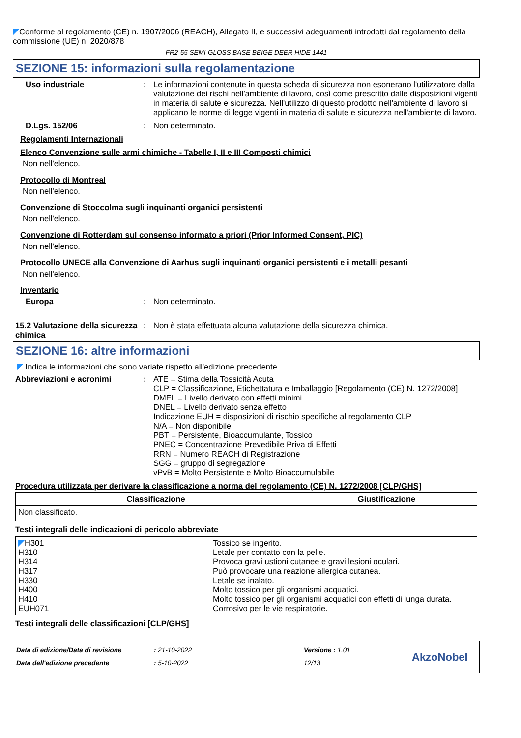◤Conforme al regolamento (CE) n. 1907/2006 (REACH), Allegato II, e successivi adeguamenti introdotti dal regolamento della commissione (UE) n. 2020/878
FR2-55 SEMI-GLOSS BASE BEIGE DEER HIDE 1441
SEZIONE 15: informazioni sulla regolamentazione
Uso industriale : Le informazioni contenute in questa scheda di sicurezza non esonerano l'utilizzatore dalla valutazione dei rischi nell'ambiente di lavoro, così come prescritto dalle disposizioni vigenti in materia di salute e sicurezza. Nell'utilizzo di questo prodotto nell'ambiente di lavoro si applicano le norme di legge vigenti in materia di salute e sicurezza nell'ambiente di lavoro.
D.Lgs. 152/06 : Non determinato.
Regolamenti Internazionali
Elenco Convenzione sulle armi chimiche - Tabelle I, II e III Composti chimici
Non nell'elenco.
Protocollo di Montreal
Non nell'elenco.
Convenzione di Stoccolma sugli inquinanti organici persistenti
Non nell'elenco.
Convenzione di Rotterdam sul consenso informato a priori (Prior Informed Consent, PIC)
Non nell'elenco.
Protocollo UNECE alla Convenzione di Aarhus sugli inquinanti organici persistenti e i metalli pesanti
Non nell'elenco.
Inventario
Europa : Non determinato.
15.2 Valutazione della sicurezza chimica
: Non è stata effettuata alcuna valutazione della sicurezza chimica.
SEZIONE 16: altre informazioni
◤ Indica le informazioni che sono variate rispetto all'edizione precedente.
Abbreviazioni e acronimi : ATE = Stima della Tossicità Acuta
CLP = Classificazione, Etichettatura e Imballaggio [Regolamento (CE) N. 1272/2008]
DMEL = Livello derivato con effetti minimi
DNEL = Livello derivato senza effetto
Indicazione EUH = disposizioni di rischio specifiche al regolamento CLP
N/A = Non disponibile
PBT = Persistente, Bioaccumulante, Tossico
PNEC = Concentrazione Prevedibile Priva di Effetti
RRN = Numero REACH di Registrazione
SGG = gruppo di segregazione
vPvB = Molto Persistente e Molto Bioaccumulabile
Procedura utilizzata per derivare la classificazione a norma del regolamento (CE) N. 1272/2008 [CLP/GHS]
| Classificazione | Giustificazione |
| --- | --- |
| Non classificato. | |
Testi integrali delle indicazioni di pericolo abbreviate
| ◤ H301 H310 H314 H317 H330 H400 H410 EUH071 | Tossico se ingerito. Letale per contatto con la pelle. Provoca gravi ustioni cutanee e gravi lesioni oculari. Può provocare una reazione allergica cutanea. Letale se inalato. Molto tossico per gli organismi acquatici. Molto tossico per gli organismi acquatici con effetti di lunga durata. Corrosivo per le vie respiratorie. |
Testi integrali delle classificazioni [CLP/GHS]
Data di edizione/Data di revisione
Data dell'edizione precedente
: 21-10-2022
: 5-10-2022
Versione : 1.01
12/13
AkzoNobel